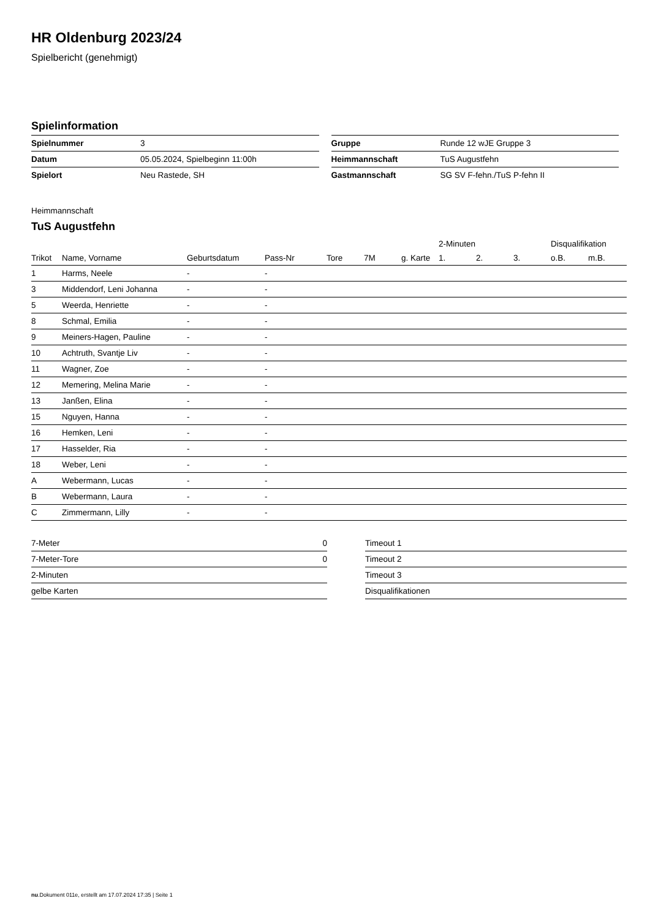HR Oldenburg 2023/24
Spielbericht (genehmigt)
Spielinformation
| Spielnummer | 3 |
| Datum | 05.05.2024, Spielbeginn 11:00h |
| Spielort | Neu Rastede, SH |
| Gruppe | Runde 12 wJE Gruppe 3 |
| Heimmannschaft | TuS Augustfehn |
| Gastmannschaft | SG SV F-fehn./TuS P-fehn II |
Heimmannschaft
TuS Augustfehn
| | | | | | | | 2-Minuten | | | Disqualifikation | |
| --- | --- | --- | --- | --- | --- | --- | --- | --- | --- | --- | --- |
| Trikot | Name, Vorname | Geburtsdatum | Pass-Nr | Tore | 7M | g. Karte | 1. | 2. | 3. | o.B. | m.B. |
| 1 | Harms, Neele | - | - | | | | | | | | |
| 3 | Middendorf, Leni Johanna | - | - | | | | | | | | |
| 5 | Weerda, Henriette | - | - | | | | | | | | |
| 8 | Schmal, Emilia | - | - | | | | | | | | |
| 9 | Meiners-Hagen, Pauline | - | - | | | | | | | | |
| 10 | Achtruth, Svantje Liv | - | - | | | | | | | | |
| 11 | Wagner, Zoe | - | - | | | | | | | | |
| 12 | Memering, Melina Marie | - | - | | | | | | | | |
| 13 | Janßen, Elina | - | - | | | | | | | | |
| 15 | Nguyen, Hanna | - | - | | | | | | | | |
| 16 | Hemken, Leni | - | - | | | | | | | | |
| 17 | Hasselder, Ria | - | - | | | | | | | | |
| 18 | Weber, Leni | - | - | | | | | | | | |
| A | Webermann, Lucas | - | - | | | | | | | | |
| B | Webermann, Laura | - | - | | | | | | | | |
| C | Zimmermann, Lilly | - | - | | | | | | | | |
| 7-Meter | 0 |
| 7-Meter-Tore | 0 |
| 2-Minuten | |
| gelbe Karten | |
| Timeout 1 |
| Timeout 2 |
| Timeout 3 |
| Disqualifikationen |
nu.Dokument 011e, erstellt am 17.07.2024 17:35 | Seite 1